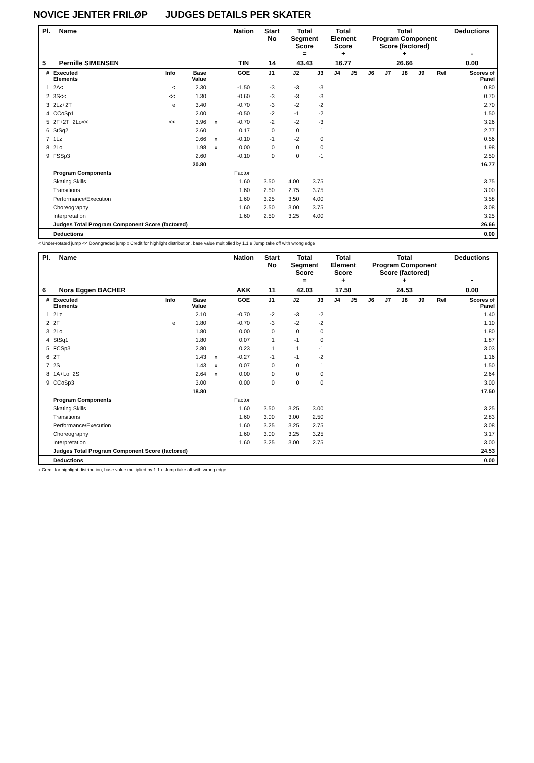NOVICE JENTER FRILØP JUDGES DETAILS PER SKATER
| Pl. | Name | Nation | Start No | Total Segment Score = | Total Element Score + | Total Program Component Score (factored) + | Deductions - |
| 5 | Pernille SIMENSEN | TIN | 14 | 43.43 | 16.77 | 26.66 | 0.00 |
| # | Executed Elements | Info | Base Value | | GOE | J1 | J2 | J3 | J4 | J5 | J6 | J7 | J8 | J9 | Ref | Scores of Panel |
| --- | --- | --- | --- | --- | --- | --- | --- | --- | --- | --- | --- | --- | --- | --- | --- | --- |
| 1 | 2A< | < | 2.30 | | -1.50 | -3 | -3 | -3 | | | | | | | | 0.80 |
| 2 | 3S<< | << | 1.30 | | -0.60 | -3 | -3 | -3 | | | | | | | | 0.70 |
| 3 | 2Lz+2T | e | 3.40 | | -0.70 | -3 | -2 | -2 | | | | | | | | 2.70 |
| 4 | CCoSp1 | | 2.00 | | -0.50 | -2 | -1 | -2 | | | | | | | | 1.50 |
| 5 | 2F+2T+2Lo<< | << | 3.96 | x | -0.70 | -2 | -2 | -3 | | | | | | | | 3.26 |
| 6 | StSq2 | | 2.60 | | 0.17 | 0 | 0 | 1 | | | | | | | | 2.77 |
| 7 | 1Lz | | 0.66 | x | -0.10 | -1 | -2 | 0 | | | | | | | | 0.56 |
| 8 | 2Lo | | 1.98 | x | 0.00 | 0 | 0 | 0 | | | | | | | | 1.98 |
| 9 | FSSp3 | | 2.60 | | -0.10 | 0 | 0 | -1 | | | | | | | | 2.50 |
| | | | 20.80 | | | | | | | | | | | | | 16.77 |
| | Program Components | | | | Factor | | | | | | | | | | | |
| | Skating Skills | | | | 1.60 | 3.50 | 4.00 | 3.75 | | | | | | | | 3.75 |
| | Transitions | | | | 1.60 | 2.50 | 2.75 | 3.75 | | | | | | | | 3.00 |
| | Performance/Execution | | | | 1.60 | 3.25 | 3.50 | 4.00 | | | | | | | | 3.58 |
| | Choreography | | | | 1.60 | 2.50 | 3.00 | 3.75 | | | | | | | | 3.08 |
| | Interpretation | | | | 1.60 | 2.50 | 3.25 | 4.00 | | | | | | | | 3.25 |
| | Judges Total Program Component Score (factored) | | | | | | | | | | | | | | | 26.66 |
| | Deductions | | | | | | | | | | | | | | | 0.00 |
< Under-rotated jump << Downgraded jump x Credit for highlight distribution, base value multiplied by 1.1 e Jump take off with wrong edge
| Pl. | Name | Nation | Start No | Total Segment Score = | Total Element Score + | Total Program Component Score (factored) + | Deductions - |
| 6 | Nora Eggen BACHER | AKK | 11 | 42.03 | 17.50 | 24.53 | 0.00 |
| # | Executed Elements | Info | Base Value | | GOE | J1 | J2 | J3 | J4 | J5 | J6 | J7 | J8 | J9 | Ref | Scores of Panel |
| --- | --- | --- | --- | --- | --- | --- | --- | --- | --- | --- | --- | --- | --- | --- | --- | --- |
| 1 | 2Lz | | 2.10 | | -0.70 | -2 | -3 | -2 | | | | | | | | 1.40 |
| 2 | 2F | e | 1.80 | | -0.70 | -3 | -2 | -2 | | | | | | | | 1.10 |
| 3 | 2Lo | | 1.80 | | 0.00 | 0 | 0 | 0 | | | | | | | | 1.80 |
| 4 | StSq1 | | 1.80 | | 0.07 | 1 | -1 | 0 | | | | | | | | 1.87 |
| 5 | FCSp3 | | 2.80 | | 0.23 | 1 | 1 | -1 | | | | | | | | 3.03 |
| 6 | 2T | | 1.43 | x | -0.27 | -1 | -1 | -2 | | | | | | | | 1.16 |
| 7 | 2S | | 1.43 | x | 0.07 | 0 | 0 | 1 | | | | | | | | 1.50 |
| 8 | 1A+Lo+2S | | 2.64 | x | 0.00 | 0 | 0 | 0 | | | | | | | | 2.64 |
| 9 | CCoSp3 | | 3.00 | | 0.00 | 0 | 0 | 0 | | | | | | | | 3.00 |
| | | | 18.80 | | | | | | | | | | | | | 17.50 |
| | Program Components | | | | Factor | | | | | | | | | | | |
| | Skating Skills | | | | 1.60 | 3.50 | 3.25 | 3.00 | | | | | | | | 3.25 |
| | Transitions | | | | 1.60 | 3.00 | 3.00 | 2.50 | | | | | | | | 2.83 |
| | Performance/Execution | | | | 1.60 | 3.25 | 3.25 | 2.75 | | | | | | | | 3.08 |
| | Choreography | | | | 1.60 | 3.00 | 3.25 | 3.25 | | | | | | | | 3.17 |
| | Interpretation | | | | 1.60 | 3.25 | 3.00 | 2.75 | | | | | | | | 3.00 |
| | Judges Total Program Component Score (factored) | | | | | | | | | | | | | | | 24.53 |
| | Deductions | | | | | | | | | | | | | | | 0.00 |
x Credit for highlight distribution, base value multiplied by 1.1 e Jump take off with wrong edge